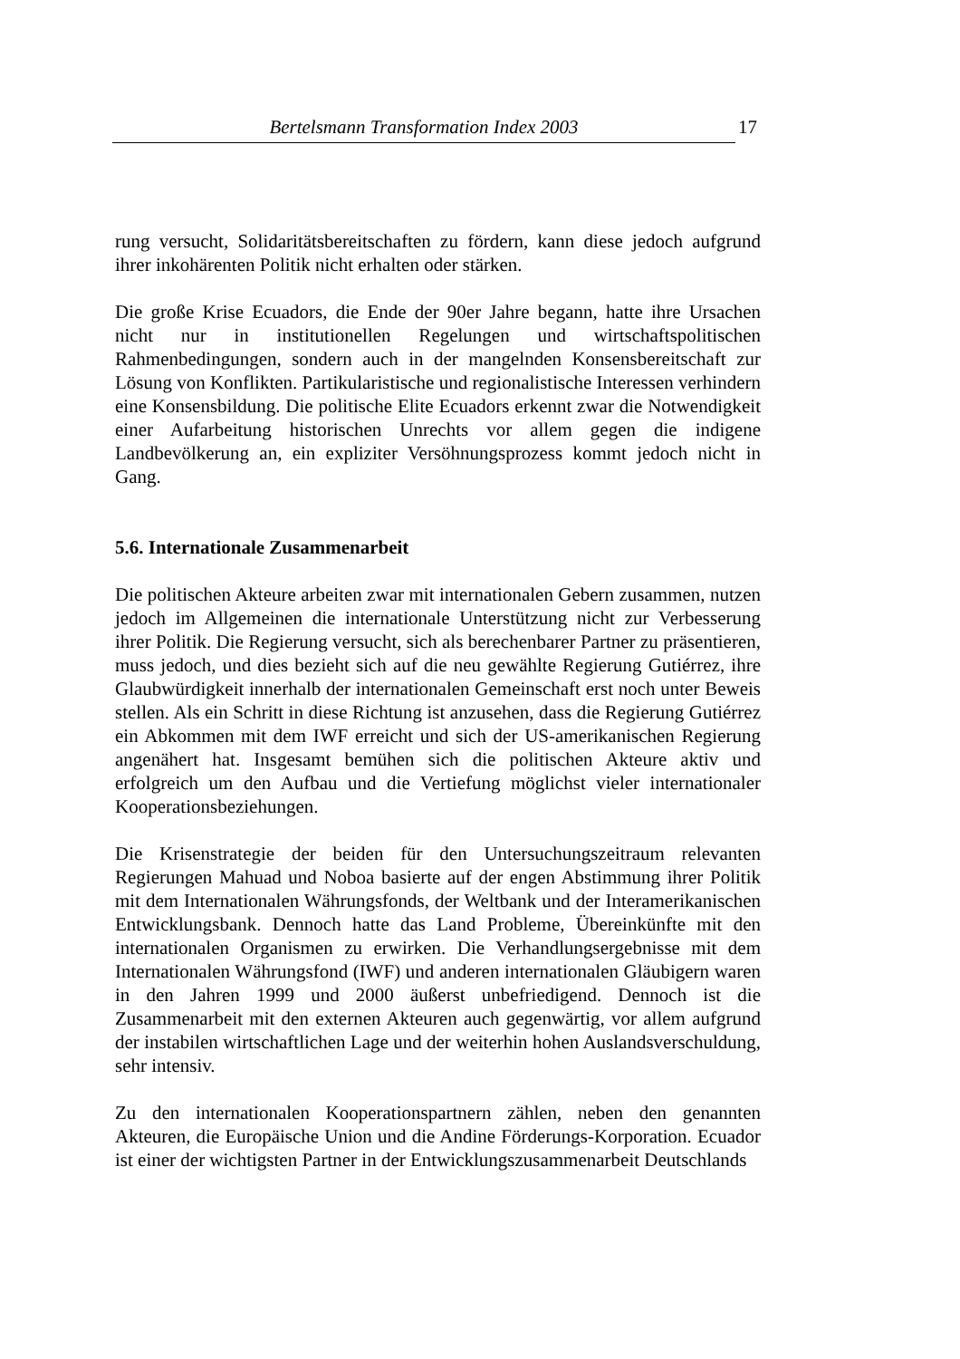Bertelsmann Transformation Index 2003 17
rung versucht, Solidaritätsbereitschaften zu fördern, kann diese jedoch aufgrund ihrer inkohärenten Politik nicht erhalten oder stärken.
Die große Krise Ecuadors, die Ende der 90er Jahre begann, hatte ihre Ursachen nicht nur in institutionellen Regelungen und wirtschaftspolitischen Rahmenbedingungen, sondern auch in der mangelnden Konsensbereitschaft zur Lösung von Konflikten. Partikularistische und regionalistische Interessen verhindern eine Konsensbildung. Die politische Elite Ecuadors erkennt zwar die Notwendigkeit einer Aufarbeitung historischen Unrechts vor allem gegen die indigene Landbevölkerung an, ein expliziter Versöhnungsprozess kommt jedoch nicht in Gang.
5.6. Internationale Zusammenarbeit
Die politischen Akteure arbeiten zwar mit internationalen Gebern zusammen, nutzen jedoch im Allgemeinen die internationale Unterstützung nicht zur Verbesserung ihrer Politik. Die Regierung versucht, sich als berechenbarer Partner zu präsentieren, muss jedoch, und dies bezieht sich auf die neu gewählte Regierung Gutiérrez, ihre Glaubwürdigkeit innerhalb der internationalen Gemeinschaft erst noch unter Beweis stellen. Als ein Schritt in diese Richtung ist anzusehen, dass die Regierung Gutiérrez ein Abkommen mit dem IWF erreicht und sich der US-amerikanischen Regierung angenähert hat. Insgesamt bemühen sich die politischen Akteure aktiv und erfolgreich um den Aufbau und die Vertiefung möglichst vieler internationaler Kooperationsbeziehungen.
Die Krisenstrategie der beiden für den Untersuchungszeitraum relevanten Regierungen Mahuad und Noboa basierte auf der engen Abstimmung ihrer Politik mit dem Internationalen Währungsfonds, der Weltbank und der Interamerikanischen Entwicklungsbank. Dennoch hatte das Land Probleme, Übereinkünfte mit den internationalen Organismen zu erwirken. Die Verhandlungsergebnisse mit dem Internationalen Währungsfond (IWF) und anderen internationalen Gläubigern waren in den Jahren 1999 und 2000 äußerst unbefriedigend. Dennoch ist die Zusammenarbeit mit den externen Akteuren auch gegenwärtig, vor allem aufgrund der instabilen wirtschaftlichen Lage und der weiterhin hohen Auslandsverschuldung, sehr intensiv.
Zu den internationalen Kooperationspartnern zählen, neben den genannten Akteuren, die Europäische Union und die Andine Förderungs-Korporation. Ecuador ist einer der wichtigsten Partner in der Entwicklungszusammenarbeit Deutschlands